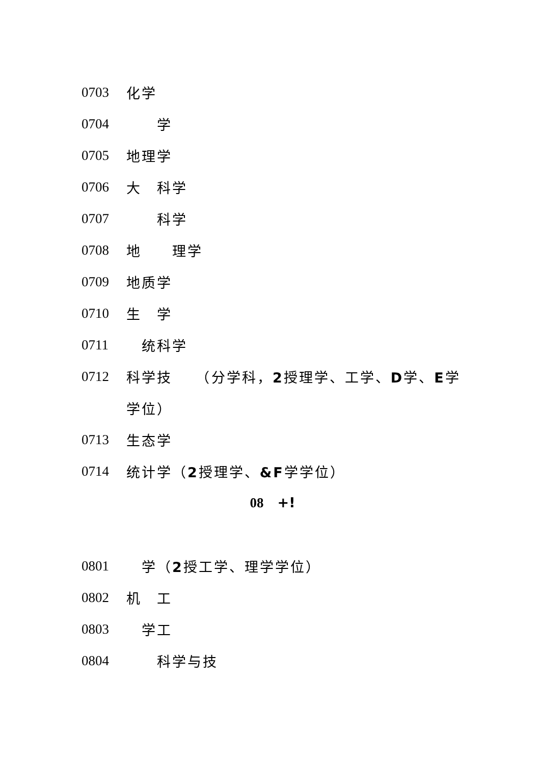0703 化学
0704　　学
0705 地理学
0706 大　科学
0707　　科学
0708 地　　理学
0709 地质学
0710 生　学
0711　统科学
0712 科学技　　（分学科，2授理学、工学、D学、E学
学位）
0713 生态学
0714 统计学（2授理学、&F学学位）
08　+!
0801　学（2授工学、理学学位）
0802 机　工
0803　学工
0804　　科学与技